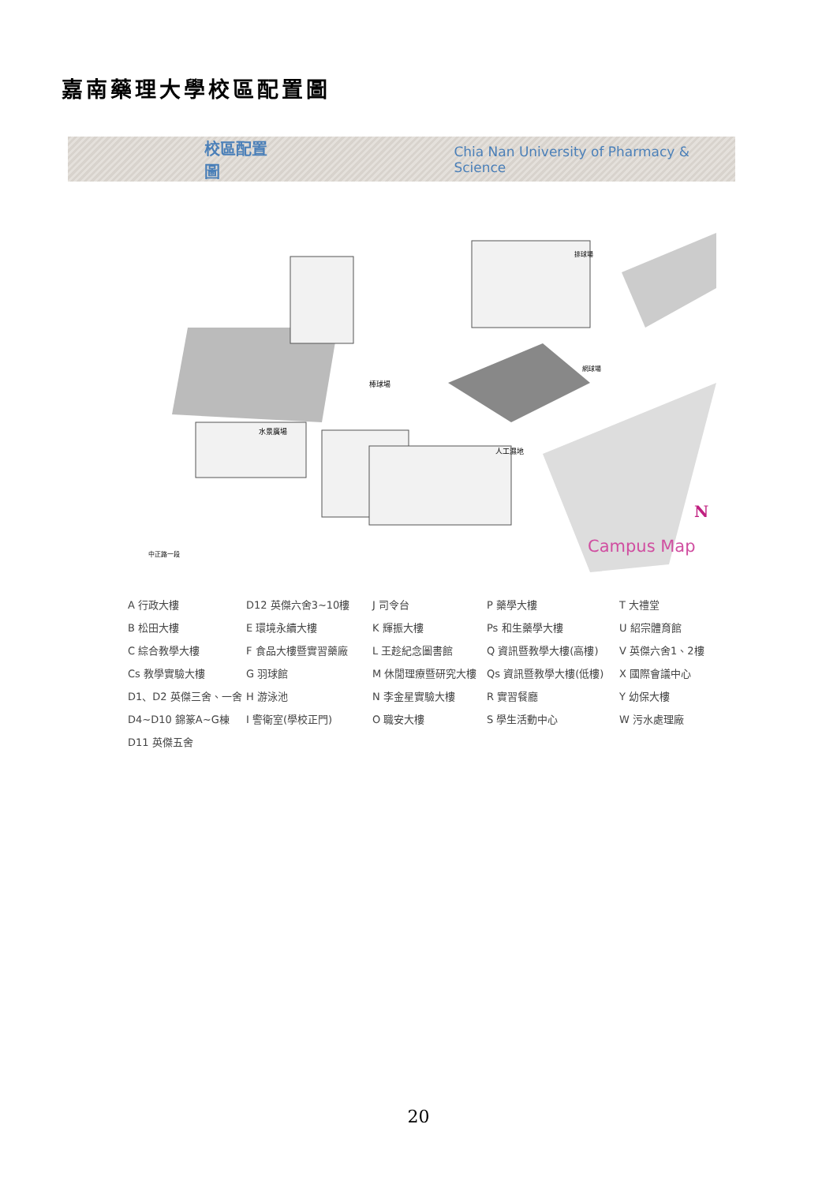嘉南藥理大學校區配置圖
校區配置圖 Chia Nan University of Pharmacy & Science
棒球場
人工濕地
水景廣場
中正路一段
排球場
網球場
N
Campus Map
A 行政大樓
B 松田大樓
C 綜合教學大樓
Cs 教學實驗大樓
D1、D2 英傑三舍、一舍
D4~D10 錦篆A~G棟
D11 英傑五舍
D12 英傑六舍3~10樓
E 環境永續大樓
F 食品大樓暨實習藥廠
G 羽球館
H 游泳池
I 警衛室(學校正門)
J 司令台
K 輝振大樓
L 王趁紀念圖書館
M 休閒理療暨研究大樓
N 李金星實驗大樓
O 職安大樓
P 藥學大樓
Ps 和生藥學大樓
Q 資訊暨教學大樓(高樓)
Qs 資訊暨教學大樓(低樓)
R 實習餐廳
S 學生活動中心
T 大禮堂
U 紹宗體育館
V 英傑六舍1、2樓
X 國際會議中心
Y 幼保大樓
W 污水處理廠
20